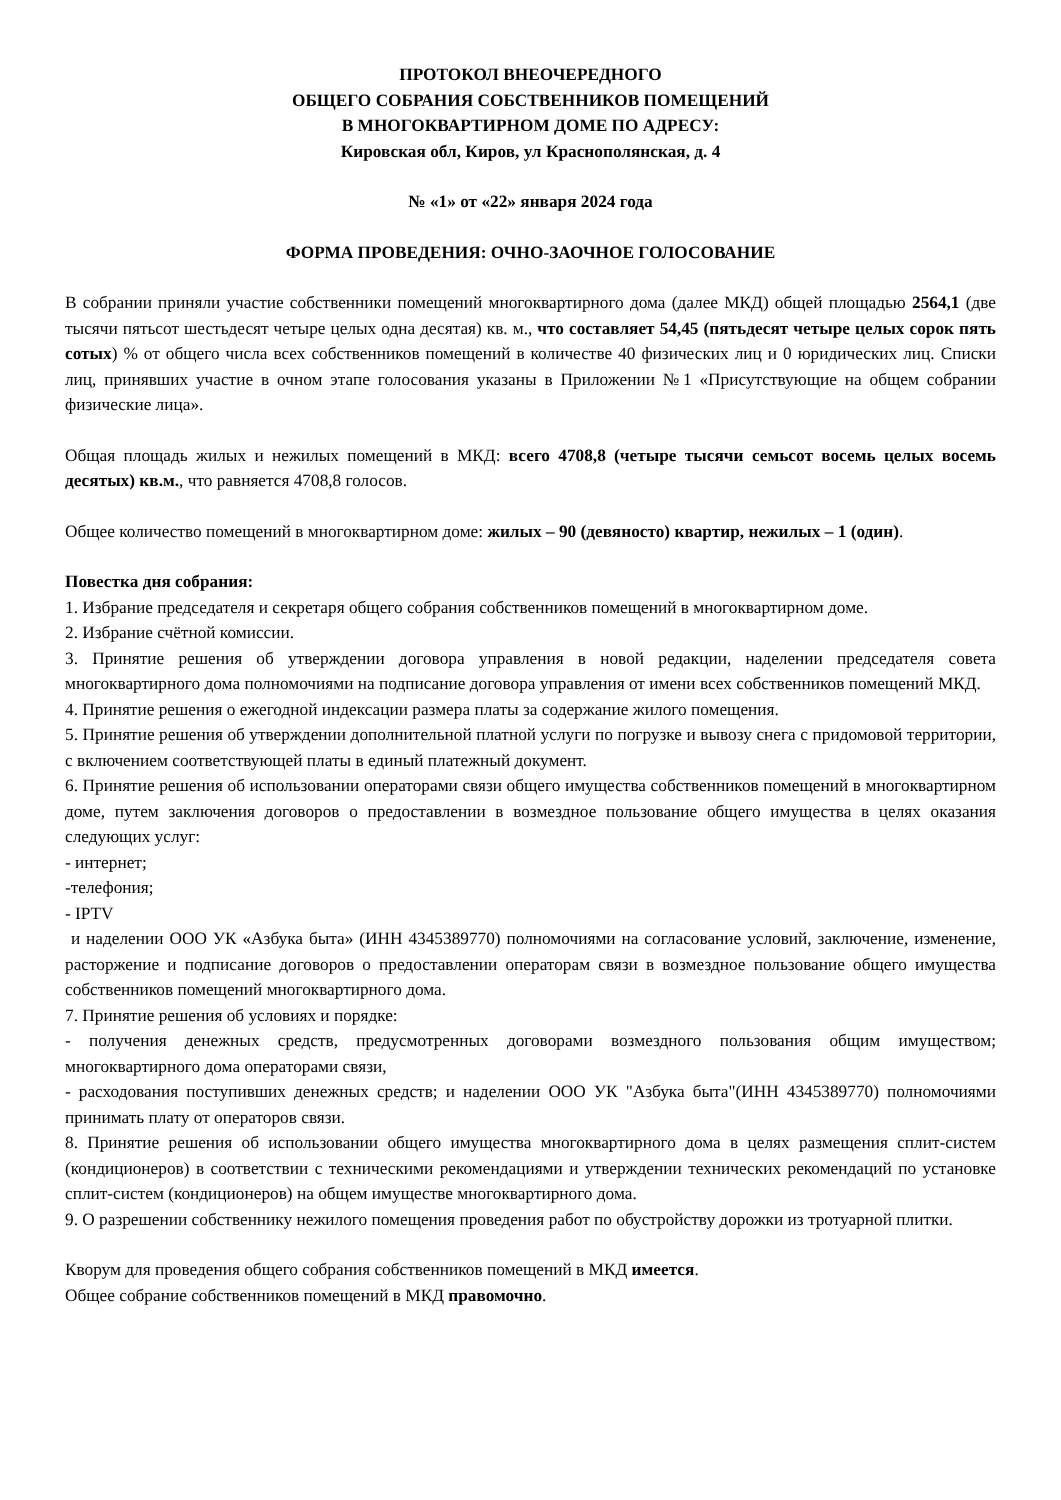ПРОТОКОЛ ВНЕОЧЕРЕДНОГО
ОБЩЕГО СОБРАНИЯ СОБСТВЕННИКОВ ПОМЕЩЕНИЙ
В МНОГОКВАРТИРНОМ ДОМЕ ПО АДРЕСУ:
Кировская обл, Киров, ул Краснополянская, д. 4
№ «1» от «22» января 2024 года
ФОРМА ПРОВЕДЕНИЯ: ОЧНО-ЗАОЧНОЕ ГОЛОСОВАНИЕ
В собрании приняли участие собственники помещений многоквартирного дома (далее МКД) общей площадью 2564,1 (две тысячи пятьсот шестьдесят четыре целых одна десятая) кв. м., что составляет 54,45 (пятьдесят четыре целых сорок пять сотых) % от общего числа всех собственников помещений в количестве 40 физических лиц и 0 юридических лиц. Списки лиц, принявших участие в очном этапе голосования указаны в Приложении №1 «Присутствующие на общем собрании физические лица».
Общая площадь жилых и нежилых помещений в МКД: всего 4708,8 (четыре тысячи семьсот восемь целых восемь десятых) кв.м., что равняется 4708,8 голосов.
Общее количество помещений в многоквартирном доме: жилых – 90 (девяносто) квартир, нежилых – 1 (один).
Повестка дня собрания:
1. Избрание председателя и секретаря общего собрания собственников помещений в многоквартирном доме.
2. Избрание счётной комиссии.
3. Принятие решения об утверждении договора управления в новой редакции, наделении председателя совета многоквартирного дома полномочиями на подписание договора управления от имени всех собственников помещений МКД.
4. Принятие решения о ежегодной индексации размера платы за содержание жилого помещения.
5. Принятие решения об утверждении дополнительной платной услуги по погрузке и вывозу снега с придомовой территории, с включением соответствующей платы в единый платежный документ.
6. Принятие решения об использовании операторами связи общего имущества собственников помещений в многоквартирном доме, путем заключения договоров о предоставлении в возмездное пользование общего имущества в целях оказания следующих услуг:
- интернет;
-телефония;
- IPTV
и наделении ООО УК «Азбука быта» (ИНН 4345389770) полномочиями на согласование условий, заключение, изменение, расторжение и подписание договоров о предоставлении операторам связи в возмездное пользование общего имущества собственников помещений многоквартирного дома.
7. Принятие решения об условиях и порядке:
- получения денежных средств, предусмотренных договорами возмездного пользования общим имуществом; многоквартирного дома операторами связи,
- расходования поступивших денежных средств; и наделении ООО УК "Азбука быта"(ИНН 4345389770) полномочиями принимать плату от операторов связи.
8. Принятие решения об использовании общего имущества многоквартирного дома в целях размещения сплит-систем (кондиционеров) в соответствии с техническими рекомендациями и утверждении технических рекомендаций по установке сплит-систем (кондиционеров) на общем имуществе многоквартирного дома.
9. О разрешении собственнику нежилого помещения проведения работ по обустройству дорожки из тротуарной плитки.
Кворум для проведения общего собрания собственников помещений в МКД имеется.
Общее собрание собственников помещений в МКД правомочно.